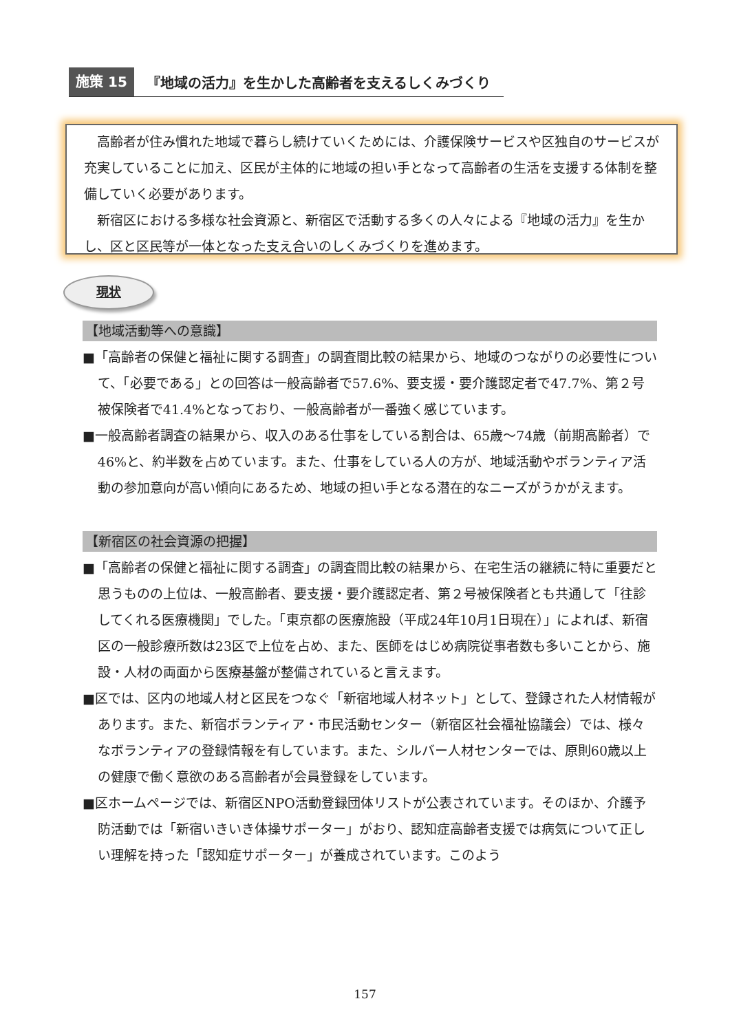施策 15 『地域の活力』を生かした高齢者を支えるしくみづくり
高齢者が住み慣れた地域で暮らし続けていくためには、介護保険サービスや区独自のサービスが充実していることに加え、区民が主体的に地域の担い手となって高齢者の生活を支援する体制を整備していく必要があります。
新宿区における多様な社会資源と、新宿区で活動する多くの人々による『地域の活力』を生かし、区と区民等が一体となった支え合いのしくみづくりを進めます。
現状
【地域活動等への意識】
■「高齢者の保健と福祉に関する調査」の調査間比較の結果から、地域のつながりの必要性について、「必要である」との回答は一般高齢者で57.6%、要支援・要介護認定者で47.7%、第２号被保険者で41.4%となっており、一般高齢者が一番強く感じています。
■一般高齢者調査の結果から、収入のある仕事をしている割合は、65歳～74歳（前期高齢者）で46%と、約半数を占めています。また、仕事をしている人の方が、地域活動やボランティア活動の参加意向が高い傾向にあるため、地域の担い手となる潜在的なニーズがうかがえます。
【新宿区の社会資源の把握】
■「高齢者の保健と福祉に関する調査」の調査間比較の結果から、在宅生活の継続に特に重要だと思うものの上位は、一般高齢者、要支援・要介護認定者、第２号被保険者とも共通して「往診してくれる医療機関」でした。「東京都の医療施設（平成24年10月1日現在）」によれば、新宿区の一般診療所数は23区で上位を占め、また、医師をはじめ病院従事者数も多いことから、施設・人材の両面から医療基盤が整備されていると言えます。
■区では、区内の地域人材と区民をつなぐ「新宿地域人材ネット」として、登録された人材情報があります。また、新宿ボランティア・市民活動センター（新宿区社会福祉協議会）では、様々なボランティアの登録情報を有しています。また、シルバー人材センターでは、原則60歳以上の健康で働く意欲のある高齢者が会員登録をしています。
■区ホームページでは、新宿区NPO活動登録団体リストが公表されています。そのほか、介護予防活動では「新宿いきいき体操サポーター」がおり、認知症高齢者支援では病気について正しい理解を持った「認知症サポーター」が養成されています。このよう
157